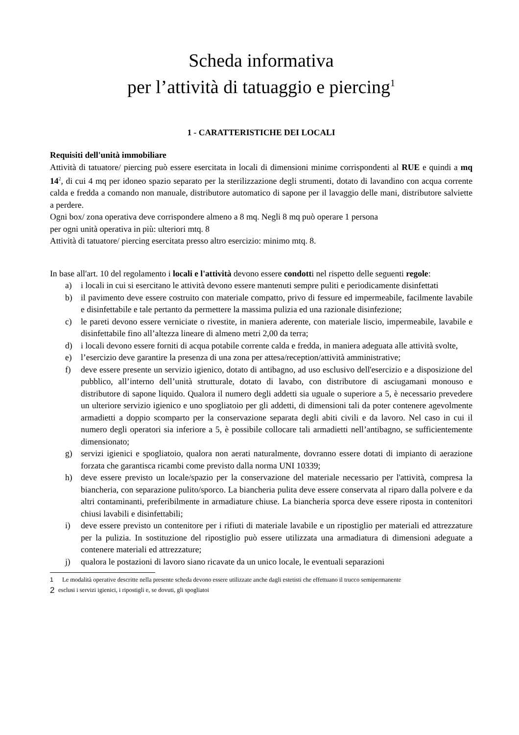Scheda informativa
per l’attività di tatuaggio e piercing<sup>1</sup>
1 - CARATTERISTICHE DEI LOCALI
Requisiti dell'unità immobiliare
Attività di tatuatore/ piercing può essere esercitata in locali di dimensioni minime corrispondenti al RUE e quindi a mq 14<sup>2</sup>, di cui 4 mq per idoneo spazio separato per la sterilizzazione degli strumenti, dotato di lavandino con acqua corrente calda e fredda a comando non manuale, distributore automatico di sapone per il lavaggio delle mani, distributore salviette a perdere.
Ogni box/ zona operativa deve corrispondere almeno a 8 mq. Negli 8 mq può operare 1 persona
per ogni unità operativa in più: ulteriori mtq. 8
Attività di tatuatore/ piercing esercitata presso altro esercizio: minimo mtq. 8.
In base all'art. 10 del regolamento i locali e l'attività devono essere condotti nel rispetto delle seguenti regole:
a) i locali in cui si esercitano le attività devono essere mantenuti sempre puliti e periodicamente disinfettati
b) il pavimento deve essere costruito con materiale compatto, privo di fessure ed impermeabile, facilmente lavabile e disinfettabile e tale pertanto da permettere la massima pulizia ed una razionale disinfezione;
c) le pareti devono essere verniciate o rivestite, in maniera aderente, con materiale liscio, impermeabile, lavabile e disinfettabile fino all’altezza lineare di almeno metri 2,00 da terra;
d) i locali devono essere forniti di acqua potabile corrente calda e fredda, in maniera adeguata alle attività svolte,
e) l’esercizio deve garantire la presenza di una zona per attesa/reception/attività amministrative;
f) deve essere presente un servizio igienico, dotato di antibagno, ad uso esclusivo dell'esercizio e a disposizione del pubblico, all’interno dell’unità strutturale, dotato di lavabo, con distributore di asciugamani monouso e distributore di sapone liquido. Qualora il numero degli addetti sia uguale o superiore a 5, è necessario prevedere un ulteriore servizio igienico e uno spogliatoio per gli addetti, di dimensioni tali da poter contenere agevolmente armadietti a doppio scomparto per la conservazione separata degli abiti civili e da lavoro. Nel caso in cui il numero degli operatori sia inferiore a 5, è possibile collocare tali armadietti nell’antibagno, se sufficientemente dimensionato;
g) servizi igienici e spogliatoio, qualora non aerati naturalmente, dovranno essere dotati di impianto di aerazione forzata che garantisca ricambi come previsto dalla norma UNI 10339;
h) deve essere previsto un locale/spazio per la conservazione del materiale necessario per l'attività, compresa la biancheria, con separazione pulito/sporco. La biancheria pulita deve essere conservata al riparo dalla polvere e da altri contaminanti, preferibilmente in armadiature chiuse. La biancheria sporca deve essere riposta in contenitori chiusi lavabili e disinfettabili;
i) deve essere previsto un contenitore per i rifiuti di materiale lavabile e un ripostiglio per materiali ed attrezzature per la pulizia. In sostituzione del ripostiglio può essere utilizzata una armadiatura di dimensioni adeguate a contenere materiali ed attrezzature;
j) qualora le postazioni di lavoro siano ricavate da un unico locale, le eventuali separazioni
1 Le modalità operative descritte nella presente scheda devono essere utilizzate anche dagli estetisti che effettuano il trucco semipermanente
2 esclusi i servizi igienici, i ripostigli e, se dovuti, gli spogliatoi